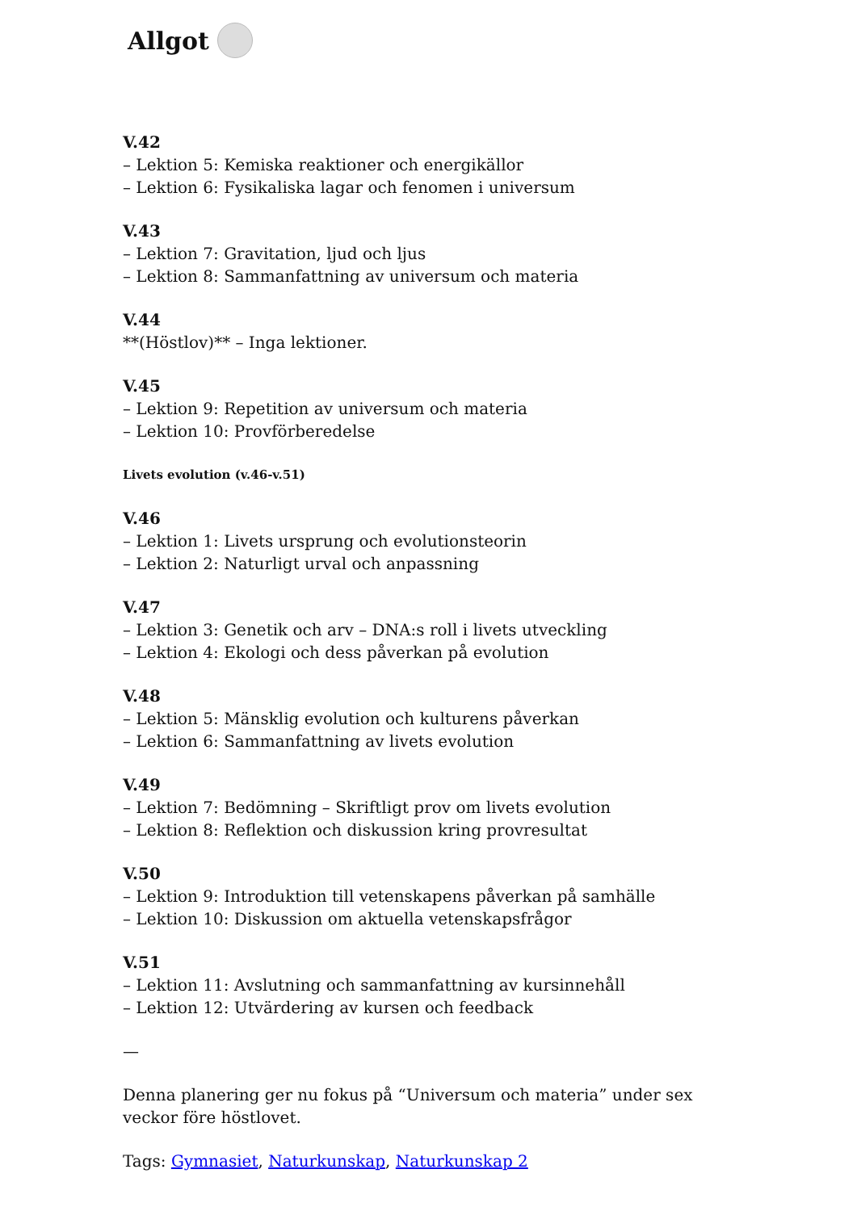Allgot
V.42
– Lektion 5: Kemiska reaktioner och energikällor
– Lektion 6: Fysikaliska lagar och fenomen i universum
V.43
– Lektion 7: Gravitation, ljud och ljus
– Lektion 8: Sammanfattning av universum och materia
V.44
**(Höstlov)** – Inga lektioner.
V.45
– Lektion 9: Repetition av universum och materia
– Lektion 10: Provförberedelse
Livets evolution (v.46-v.51)
V.46
– Lektion 1: Livets ursprung och evolutionsteorin
– Lektion 2: Naturligt urval och anpassning
V.47
– Lektion 3: Genetik och arv – DNA:s roll i livets utveckling
– Lektion 4: Ekologi och dess påverkan på evolution
V.48
– Lektion 5: Mänsklig evolution och kulturens påverkan
– Lektion 6: Sammanfattning av livets evolution
V.49
– Lektion 7: Bedömning – Skriftligt prov om livets evolution
– Lektion 8: Reflektion och diskussion kring provresultat
V.50
– Lektion 9: Introduktion till vetenskapens påverkan på samhälle
– Lektion 10: Diskussion om aktuella vetenskapsfrågor
V.51
– Lektion 11: Avslutning och sammanfattning av kursinnehåll
– Lektion 12: Utvärdering av kursen och feedback
—
Denna planering ger nu fokus på “Universum och materia” under sex veckor före höstlovet.
Tags: Gymnasiet, Naturkunskap, Naturkunskap 2